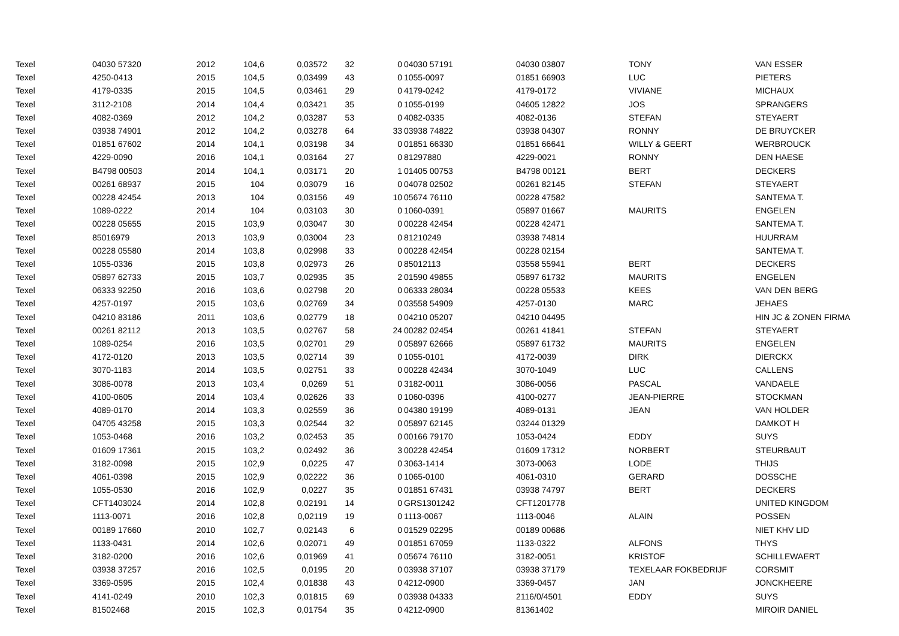| Texel | 04030 57320 | 2012 | 104,6 | 0,03572 | 32 | 0 | 04030 57191 | 04030 03807 | TONY | VAN ESSER |
| Texel | 4250-0413 | 2015 | 104,5 | 0,03499 | 43 | 0 | 1055-0097 | 01851 66903 | LUC | PIETERS |
| Texel | 4179-0335 | 2015 | 104,5 | 0,03461 | 29 | 0 | 4179-0242 | 4179-0172 | VIVIANE | MICHAUX |
| Texel | 3112-2108 | 2014 | 104,4 | 0,03421 | 35 | 0 | 1055-0199 | 04605 12822 | JOS | SPRANGERS |
| Texel | 4082-0369 | 2012 | 104,2 | 0,03287 | 53 | 0 | 4082-0335 | 4082-0136 | STEFAN | STEYAERT |
| Texel | 03938 74901 | 2012 | 104,2 | 0,03278 | 64 | 33 | 03938 74822 | 03938 04307 | RONNY | DE BRUYCKER |
| Texel | 01851 67602 | 2014 | 104,1 | 0,03198 | 34 | 0 | 01851 66330 | 01851 66641 | WILLY & GEERT | WERBROUCK |
| Texel | 4229-0090 | 2016 | 104,1 | 0,03164 | 27 | 0 | 81297880 | 4229-0021 | RONNY | DEN HAESE |
| Texel | B4798 00503 | 2014 | 104,1 | 0,03171 | 20 | 1 | 01405 00753 | B4798 00121 | BERT | DECKERS |
| Texel | 00261 68937 | 2015 | 104 | 0,03079 | 16 | 0 | 04078 02502 | 00261 82145 | STEFAN | STEYAERT |
| Texel | 00228 42454 | 2013 | 104 | 0,03156 | 49 | 10 | 05674 76110 | 00228 47582 | | SANTEMA T. |
| Texel | 1089-0222 | 2014 | 104 | 0,03103 | 30 | 0 | 1060-0391 | 05897 01667 | MAURITS | ENGELEN |
| Texel | 00228 05655 | 2015 | 103,9 | 0,03047 | 30 | 0 | 00228 42454 | 00228 42471 | | SANTEMA T. |
| Texel | 85016979 | 2013 | 103,9 | 0,03004 | 23 | 0 | 81210249 | 03938 74814 | | HUURRAM |
| Texel | 00228 05580 | 2014 | 103,8 | 0,02998 | 33 | 0 | 00228 42454 | 00228 02154 | | SANTEMA T. |
| Texel | 1055-0336 | 2015 | 103,8 | 0,02973 | 26 | 0 | 85012113 | 03558 55941 | BERT | DECKERS |
| Texel | 05897 62733 | 2015 | 103,7 | 0,02935 | 35 | 2 | 01590 49855 | 05897 61732 | MAURITS | ENGELEN |
| Texel | 06333 92250 | 2016 | 103,6 | 0,02798 | 20 | 0 | 06333 28034 | 00228 05533 | KEES | VAN DEN BERG |
| Texel | 4257-0197 | 2015 | 103,6 | 0,02769 | 34 | 0 | 03558 54909 | 4257-0130 | MARC | JEHAES |
| Texel | 04210 83186 | 2011 | 103,6 | 0,02779 | 18 | 0 | 04210 05207 | 04210 04495 | | HIN JC & ZONEN FIRMA |
| Texel | 00261 82112 | 2013 | 103,5 | 0,02767 | 58 | 24 | 00282 02454 | 00261 41841 | STEFAN | STEYAERT |
| Texel | 1089-0254 | 2016 | 103,5 | 0,02701 | 29 | 0 | 05897 62666 | 05897 61732 | MAURITS | ENGELEN |
| Texel | 4172-0120 | 2013 | 103,5 | 0,02714 | 39 | 0 | 1055-0101 | 4172-0039 | DIRK | DIERCKX |
| Texel | 3070-1183 | 2014 | 103,5 | 0,02751 | 33 | 0 | 00228 42434 | 3070-1049 | LUC | CALLENS |
| Texel | 3086-0078 | 2013 | 103,4 | 0,0269 | 51 | 0 | 3182-0011 | 3086-0056 | PASCAL | VANDAELE |
| Texel | 4100-0605 | 2014 | 103,4 | 0,02626 | 33 | 0 | 1060-0396 | 4100-0277 | JEAN-PIERRE | STOCKMAN |
| Texel | 4089-0170 | 2014 | 103,3 | 0,02559 | 36 | 0 | 04380 19199 | 4089-0131 | JEAN | VAN HOLDER |
| Texel | 04705 43258 | 2015 | 103,3 | 0,02544 | 32 | 0 | 05897 62145 | 03244 01329 | | DAMKOT H |
| Texel | 1053-0468 | 2016 | 103,2 | 0,02453 | 35 | 0 | 00166 79170 | 1053-0424 | EDDY | SUYS |
| Texel | 01609 17361 | 2015 | 103,2 | 0,02492 | 36 | 3 | 00228 42454 | 01609 17312 | NORBERT | STEURBAUT |
| Texel | 3182-0098 | 2015 | 102,9 | 0,0225 | 47 | 0 | 3063-1414 | 3073-0063 | LODE | THIJS |
| Texel | 4061-0398 | 2015 | 102,9 | 0,02222 | 36 | 0 | 1065-0100 | 4061-0310 | GERARD | DOSSCHE |
| Texel | 1055-0530 | 2016 | 102,9 | 0,0227 | 35 | 0 | 01851 67431 | 03938 74797 | BERT | DECKERS |
| Texel | CFT1403024 | 2014 | 102,8 | 0,02191 | 14 | 0 | GRS1301242 | CFT1201778 | | UNITED KINGDOM |
| Texel | 1113-0071 | 2016 | 102,8 | 0,02119 | 19 | 0 | 1113-0067 | 1113-0046 | ALAIN | POSSEN |
| Texel | 00189 17660 | 2010 | 102,7 | 0,02143 | 6 | 0 | 01529 02295 | 00189 00686 | | NIET KHV LID |
| Texel | 1133-0431 | 2014 | 102,6 | 0,02071 | 49 | 0 | 01851 67059 | 1133-0322 | ALFONS | THYS |
| Texel | 3182-0200 | 2016 | 102,6 | 0,01969 | 41 | 0 | 05674 76110 | 3182-0051 | KRISTOF | SCHILLEWAERT |
| Texel | 03938 37257 | 2016 | 102,5 | 0,0195 | 20 | 0 | 03938 37107 | 03938 37179 | TEXELAAR FOKBEDRIJF | CORSMIT |
| Texel | 3369-0595 | 2015 | 102,4 | 0,01838 | 43 | 0 | 4212-0900 | 3369-0457 | JAN | JONCKHEERE |
| Texel | 4141-0249 | 2010 | 102,3 | 0,01815 | 69 | 0 | 03938 04333 | 2116/0/4501 | EDDY | SUYS |
| Texel | 81502468 | 2015 | 102,3 | 0,01754 | 35 | 0 | 4212-0900 | 81361402 | | MIROIR DANIEL |